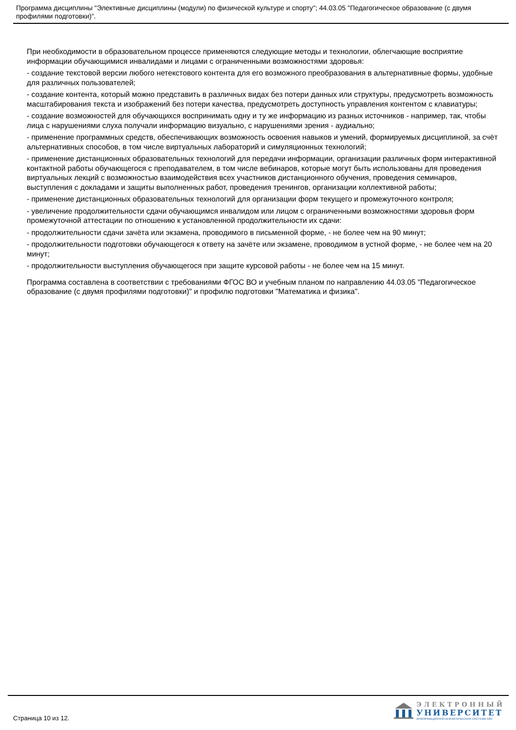Программа дисциплины "Элективные дисциплины (модули) по физической культуре и спорту"; 44.03.05 "Педагогическое образование (с двумя профилями подготовки)".
При необходимости в образовательном процессе применяются следующие методы и технологии, облегчающие восприятие информации обучающимися инвалидами и лицами с ограниченными возможностями здоровья:
- создание текстовой версии любого нетекстового контента для его возможного преобразования в альтернативные формы, удобные для различных пользователей;
- создание контента, который можно представить в различных видах без потери данных или структуры, предусмотреть возможность масштабирования текста и изображений без потери качества, предусмотреть доступность управления контентом с клавиатуры;
- создание возможностей для обучающихся воспринимать одну и ту же информацию из разных источников - например, так, чтобы лица с нарушениями слуха получали информацию визуально, с нарушениями зрения - аудиально;
- применение программных средств, обеспечивающих возможность освоения навыков и умений, формируемых дисциплиной, за счёт альтернативных способов, в том числе виртуальных лабораторий и симуляционных технологий;
- применение дистанционных образовательных технологий для передачи информации, организации различных форм интерактивной контактной работы обучающегося с преподавателем, в том числе вебинаров, которые могут быть использованы для проведения виртуальных лекций с возможностью взаимодействия всех участников дистанционного обучения, проведения семинаров, выступления с докладами и защиты выполненных работ, проведения тренингов, организации коллективной работы;
- применение дистанционных образовательных технологий для организации форм текущего и промежуточного контроля;
- увеличение продолжительности сдачи обучающимся инвалидом или лицом с ограниченными возможностями здоровья форм промежуточной аттестации по отношению к установленной продолжительности их сдачи:
- продолжительности сдачи зачёта или экзамена, проводимого в письменной форме, - не более чем на 90 минут;
- продолжительности подготовки обучающегося к ответу на зачёте или экзамене, проводимом в устной форме, - не более чем на 20 минут;
- продолжительности выступления обучающегося при защите курсовой работы - не более чем на 15 минут.
Программа составлена в соответствии с требованиями ФГОС ВО и учебным планом по направлению 44.03.05 "Педагогическое образование (с двумя профилями подготовки)" и профилю подготовки "Математика и физика".
Страница 10 из 12.
ЭЛЕКТРОННЫЙ
УНИВЕРСИТЕТ
ИНФОРМАЦИОННО-АНАЛИТИЧЕСКАЯ СИСТЕМА КФУ